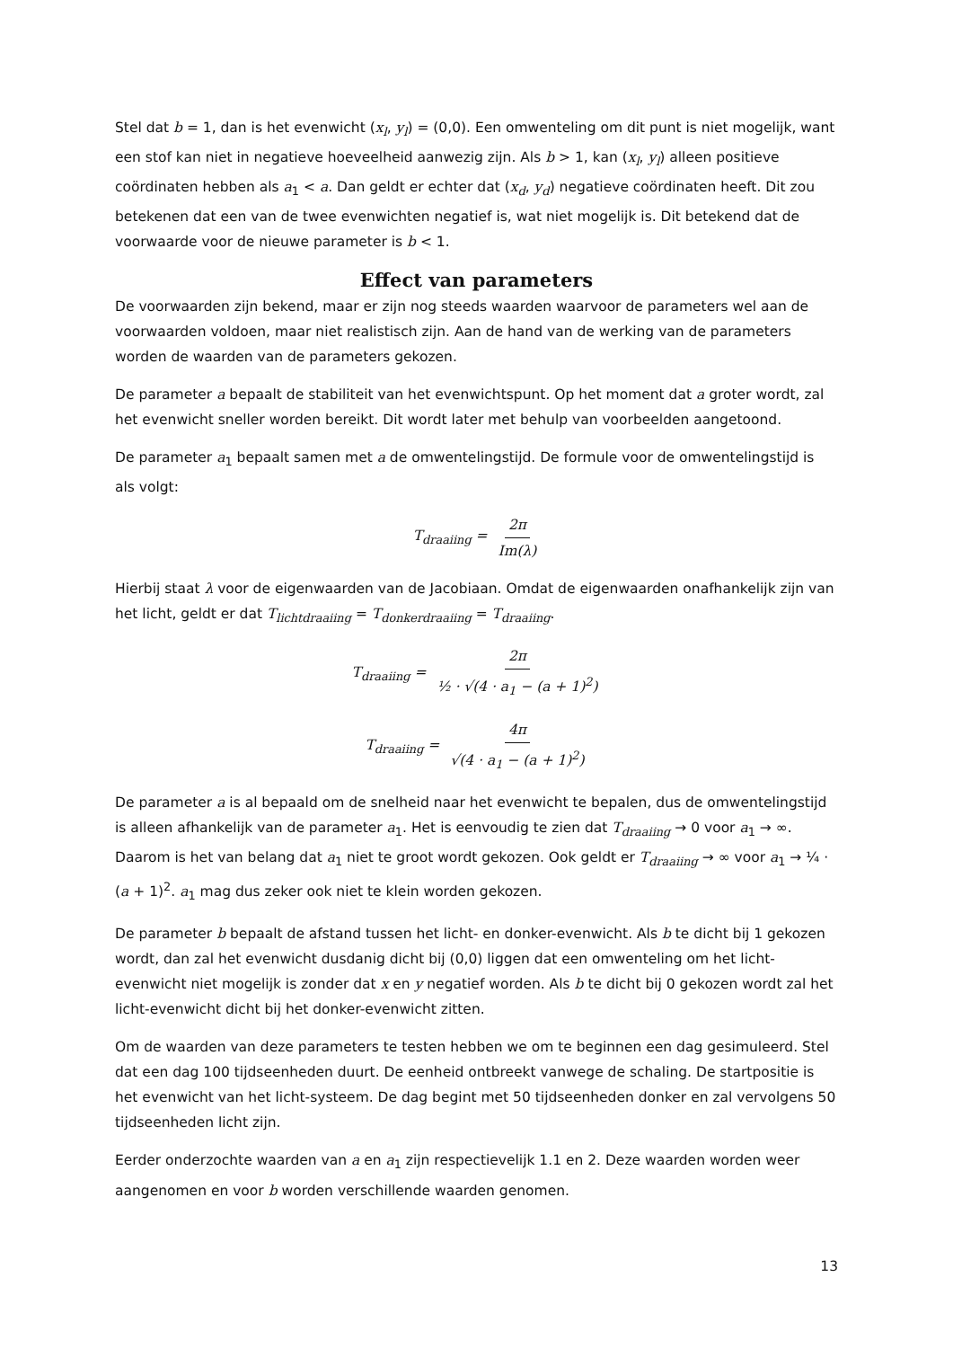Stel dat b = 1, dan is het evenwicht (x<sub>l</sub>, y<sub>l</sub>) = (0,0). Een omwenteling om dit punt is niet mogelijk, want een stof kan niet in negatieve hoeveelheid aanwezig zijn. Als b > 1, kan (x<sub>l</sub>, y<sub>l</sub>) alleen positieve coördinaten hebben als a<sub>1</sub> < a. Dan geldt er echter dat (x<sub>d</sub>, y<sub>d</sub>) negatieve coördinaten heeft. Dit zou betekenen dat een van de twee evenwichten negatief is, wat niet mogelijk is. Dit betekend dat de voorwaarde voor de nieuwe parameter is b < 1.
Effect van parameters
De voorwaarden zijn bekend, maar er zijn nog steeds waarden waarvoor de parameters wel aan de voorwaarden voldoen, maar niet realistisch zijn. Aan de hand van de werking van de parameters worden de waarden van de parameters gekozen.
De parameter a bepaalt de stabiliteit van het evenwichtspunt. Op het moment dat a groter wordt, zal het evenwicht sneller worden bereikt. Dit wordt later met behulp van voorbeelden aangetoond.
De parameter a<sub>1</sub> bepaalt samen met a de omwentelingstijd. De formule voor de omwentelingstijd is als volgt:
T<sub>draaiing</sub> = 2π Im(λ)
Hierbij staat λ voor de eigenwaarden van de Jacobiaan. Omdat de eigenwaarden onafhankelijk zijn van het licht, geldt er dat T<sub>lichtdraaiing</sub> = T<sub>donkerdraaiing</sub> = T<sub>draaiing</sub>.
T<sub>draaiing</sub> = 2π ½ · √(4 · a<sub>1</sub> − (a + 1)<sup>2</sup>)
T<sub>draaiing</sub> = 4π √(4 · a<sub>1</sub> − (a + 1)<sup>2</sup>)
De parameter a is al bepaald om de snelheid naar het evenwicht te bepalen, dus de omwentelingstijd is alleen afhankelijk van de parameter a<sub>1</sub>. Het is eenvoudig te zien dat T<sub>draaiing</sub> → 0 voor a<sub>1</sub> → ∞. Daarom is het van belang dat a<sub>1</sub> niet te groot wordt gekozen. Ook geldt er T<sub>draaiing</sub> → ∞ voor a<sub>1</sub> → ¼ · (a + 1)<sup>2</sup>. a<sub>1</sub> mag dus zeker ook niet te klein worden gekozen.
De parameter b bepaalt de afstand tussen het licht- en donker-evenwicht. Als b te dicht bij 1 gekozen wordt, dan zal het evenwicht dusdanig dicht bij (0,0) liggen dat een omwenteling om het licht-evenwicht niet mogelijk is zonder dat x en y negatief worden. Als b te dicht bij 0 gekozen wordt zal het licht-evenwicht dicht bij het donker-evenwicht zitten.
Om de waarden van deze parameters te testen hebben we om te beginnen een dag gesimuleerd. Stel dat een dag 100 tijdseenheden duurt. De eenheid ontbreekt vanwege de schaling. De startpositie is het evenwicht van het licht-systeem. De dag begint met 50 tijdseenheden donker en zal vervolgens 50 tijdseenheden licht zijn.
Eerder onderzochte waarden van a en a<sub>1</sub> zijn respectievelijk 1.1 en 2. Deze waarden worden weer aangenomen en voor b worden verschillende waarden genomen.
13